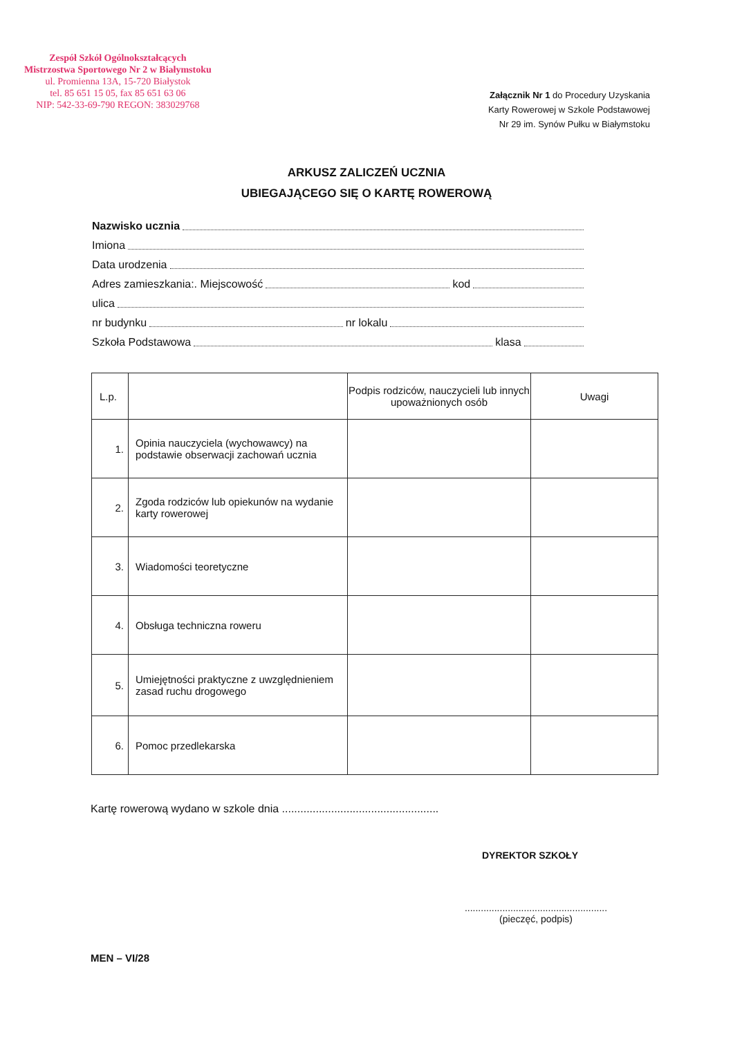Zespół Szkół Ogólnokształcących
Mistrzostwa Sportowego Nr 2 w Białymstoku
ul. Promienna 13A, 15-720 Białystok
tel. 85 651 15 05, fax 85 651 63 06
NIP: 542-33-69-790 REGON: 383029768
Załącznik Nr 1 do Procedury Uzyskania
Karty Rowerowej w Szkole Podstawowej
Nr 29 im. Synów Pułku w Białymstoku
ARKUSZ ZALICZEŃ UCZNIA
UBIEGAJĄCEGO SIĘ O KARTĘ ROWEROWĄ
Nazwisko ucznia
Imiona
Data urodzenia
Adres zamieszkania:. Miejscowość kod
ulica
nr budynku nr lokalu
Szkoła Podstawowa klasa
| L.p. | | Podpis rodziców, nauczycieli lub innych upoważnionych osób | Uwagi |
| --- | --- | --- | --- |
| 1. | Opinia nauczyciela (wychowawcy) na podstawie obserwacji zachowań ucznia | | |
| 2. | Zgoda rodziców lub opiekunów na wydanie karty rowerowej | | |
| 3. | Wiadomości teoretyczne | | |
| 4. | Obsługa techniczna roweru | | |
| 5. | Umiejętności praktyczne z uwzględnieniem zasad ruchu drogowego | | |
| 6. | Pomoc przedlekarska | | |
Kartę rowerową wydano w szkole dnia ...................................................
DYREKTOR SZKOŁY
.....................................................
(pieczęć, podpis)
MEN – VI/28